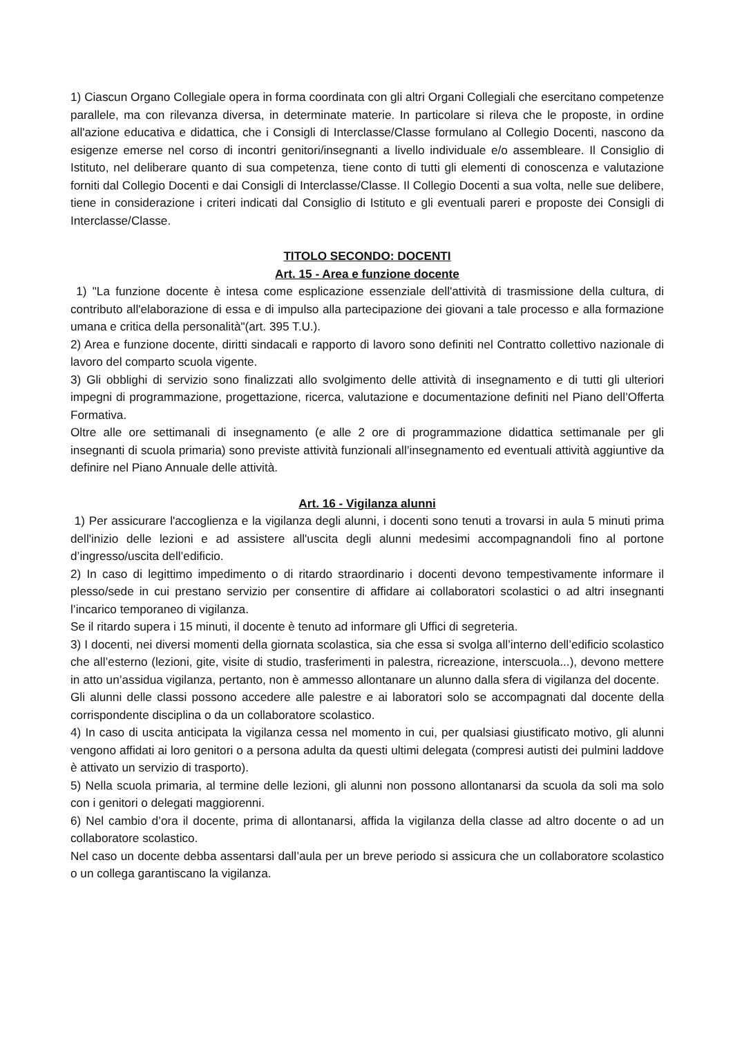1) Ciascun Organo Collegiale opera in forma coordinata con gli altri Organi Collegiali che esercitano competenze parallele, ma con rilevanza diversa, in determinate materie. In particolare si rileva che le proposte, in ordine all'azione educativa e didattica, che i Consigli di Interclasse/Classe formulano al Collegio Docenti, nascono da esigenze emerse nel corso di incontri genitori/insegnanti a livello individuale e/o assembleare. Il Consiglio di Istituto, nel deliberare quanto di sua competenza, tiene conto di tutti gli elementi di conoscenza e valutazione forniti dal Collegio Docenti e dai Consigli di Interclasse/Classe. Il Collegio Docenti a sua volta, nelle sue delibere, tiene in considerazione i criteri indicati dal Consiglio di Istituto e gli eventuali pareri e proposte dei Consigli di Interclasse/Classe.
TITOLO SECONDO: DOCENTI
Art. 15 - Area e funzione docente
1) "La funzione docente è intesa come esplicazione essenziale dell'attività di trasmissione della cultura, di contributo all'elaborazione di essa e di impulso alla partecipazione dei giovani a tale processo e alla formazione umana e critica della personalità"(art. 395 T.U.).
2) Area e funzione docente, diritti sindacali e rapporto di lavoro sono definiti nel Contratto collettivo nazionale di lavoro del comparto scuola vigente.
3) Gli obblighi di servizio sono finalizzati allo svolgimento delle attività di insegnamento e di tutti gli ulteriori impegni di programmazione, progettazione, ricerca, valutazione e documentazione definiti nel Piano dell’Offerta Formativa.
Oltre alle ore settimanali di insegnamento (e alle 2 ore di programmazione didattica settimanale per gli insegnanti di scuola primaria) sono previste attività funzionali all’insegnamento ed eventuali attività aggiuntive da definire nel Piano Annuale delle attività.
Art. 16 - Vigilanza alunni
1) Per assicurare l'accoglienza e la vigilanza degli alunni, i docenti sono tenuti a trovarsi in aula 5 minuti prima dell'inizio delle lezioni e ad assistere all'uscita degli alunni medesimi accompagnandoli fino al portone d’ingresso/uscita dell’edificio.
2) In caso di legittimo impedimento o di ritardo straordinario i docenti devono tempestivamente informare il plesso/sede in cui prestano servizio per consentire di affidare ai collaboratori scolastici o ad altri insegnanti l’incarico temporaneo di vigilanza.
Se il ritardo supera i 15 minuti, il docente è tenuto ad informare gli Uffici di segreteria.
3) I docenti, nei diversi momenti della giornata scolastica, sia che essa si svolga all’interno dell’edificio scolastico che all’esterno (lezioni, gite, visite di studio, trasferimenti in palestra, ricreazione, interscuola...), devono mettere in atto un’assidua vigilanza, pertanto, non è ammesso allontanare un alunno dalla sfera di vigilanza del docente.
Gli alunni delle classi possono accedere alle palestre e ai laboratori solo se accompagnati dal docente della corrispondente disciplina o da un collaboratore scolastico.
4) In caso di uscita anticipata la vigilanza cessa nel momento in cui, per qualsiasi giustificato motivo, gli alunni vengono affidati ai loro genitori o a persona adulta da questi ultimi delegata (compresi autisti dei pulmini laddove è attivato un servizio di trasporto).
5) Nella scuola primaria, al termine delle lezioni, gli alunni non possono allontanarsi da scuola da soli ma solo con i genitori o delegati maggiorenni.
6) Nel cambio d’ora il docente, prima di allontanarsi, affida la vigilanza della classe ad altro docente o ad un collaboratore scolastico.
Nel caso un docente debba assentarsi dall’aula per un breve periodo si assicura che un collaboratore scolastico o un collega garantiscano la vigilanza.